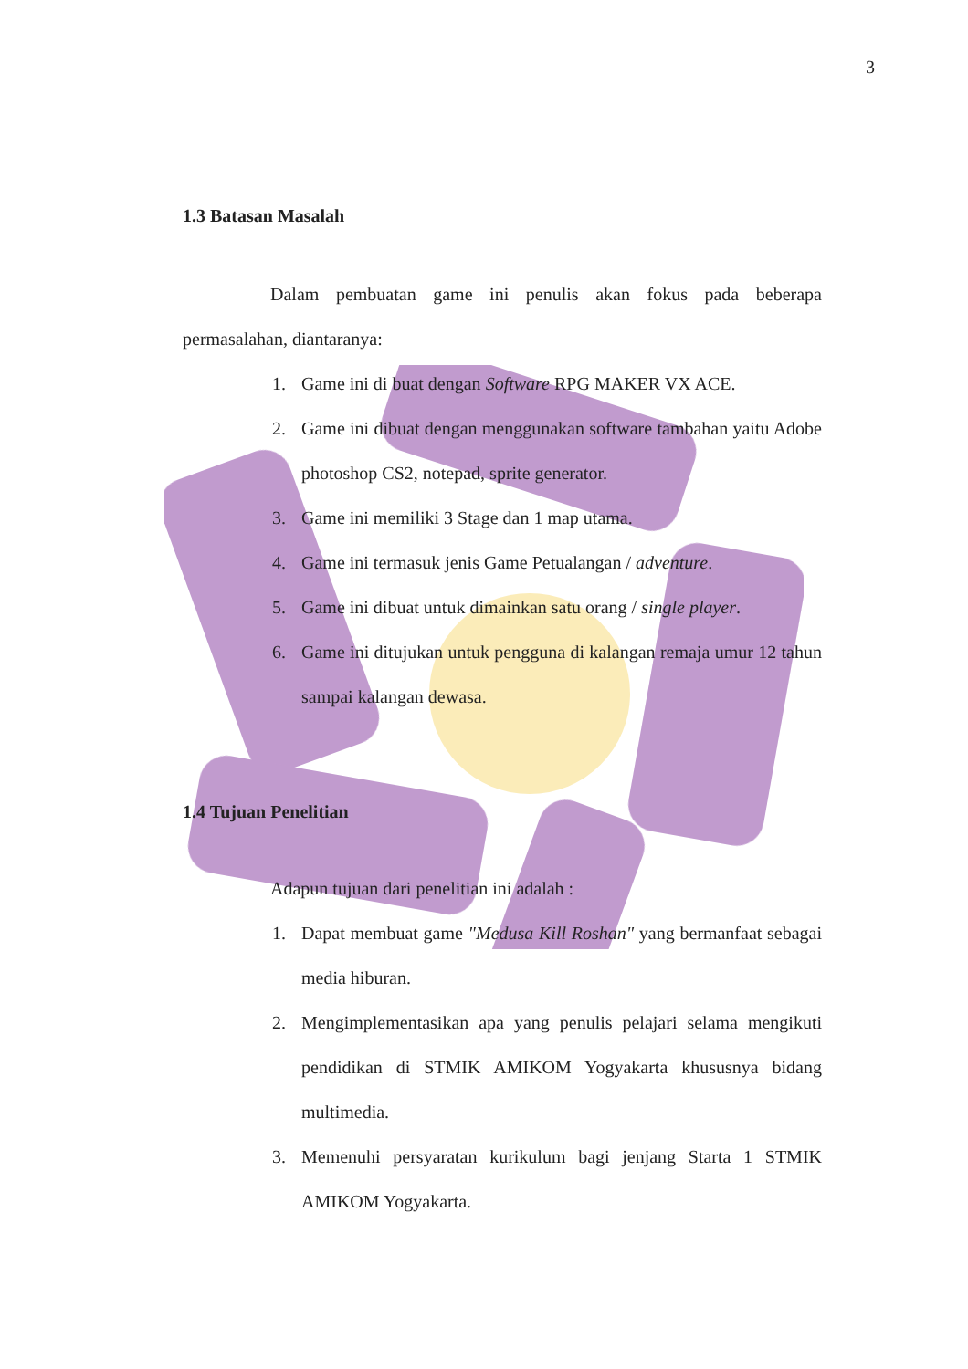3
1.3 Batasan Masalah
Dalam pembuatan game ini penulis akan fokus pada beberapa permasalahan, diantaranya:
1. Game ini di buat dengan Software RPG MAKER VX ACE.
2. Game ini dibuat dengan menggunakan software tambahan yaitu Adobe photoshop CS2, notepad, sprite generator.
3. Game ini memiliki 3 Stage dan 1 map utama.
4. Game ini termasuk jenis Game Petualangan / adventure.
5. Game ini dibuat untuk dimainkan satu orang / single player.
6. Game ini ditujukan untuk pengguna di kalangan remaja umur 12 tahun sampai kalangan dewasa.
1.4 Tujuan Penelitian
Adapun tujuan dari penelitian ini adalah :
1. Dapat membuat game "Medusa Kill Roshan" yang bermanfaat sebagai media hiburan.
2. Mengimplementasikan apa yang penulis pelajari selama mengikuti pendidikan di STMIK AMIKOM Yogyakarta khususnya bidang multimedia.
3. Memenuhi persyaratan kurikulum bagi jenjang Starta 1 STMIK AMIKOM Yogyakarta.